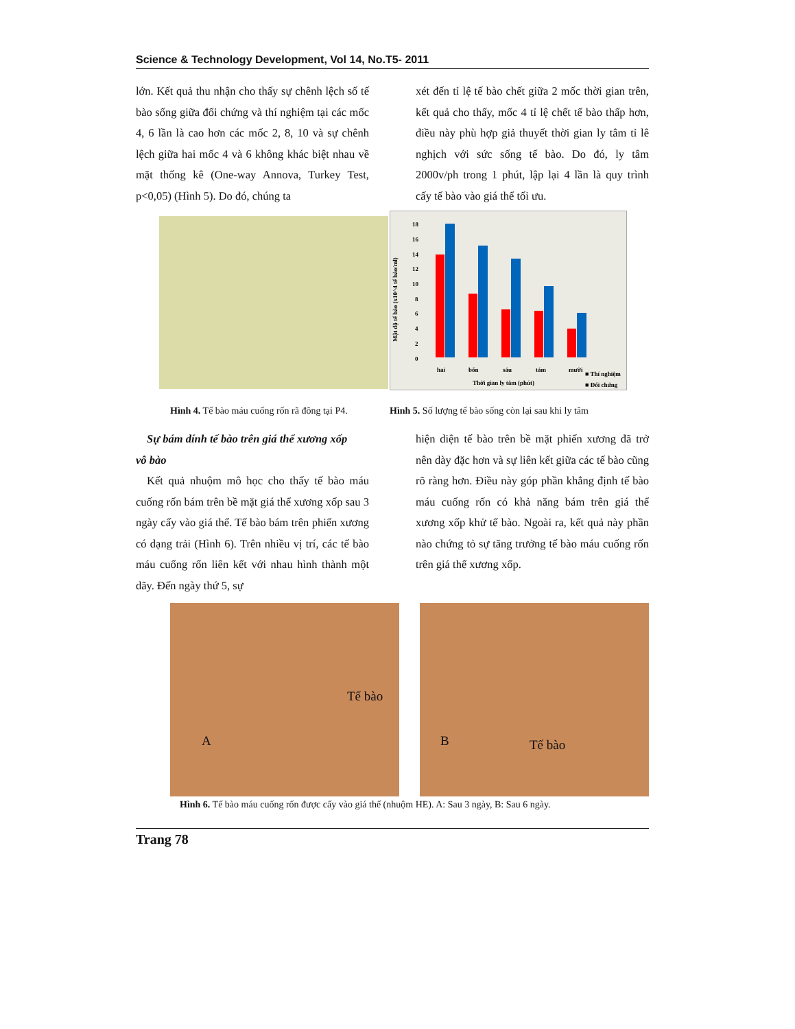Science & Technology Development, Vol 14, No.T5- 2011
lớn. Kết quả thu nhận cho thấy sự chênh lệch số tế bào sống giữa đối chứng và thí nghiệm tại các mốc 4, 6 lần là cao hơn các mốc 2, 8, 10 và sự chênh lệch giữa hai mốc 4 và 6 không khác biệt nhau về mặt thống kê (One-way Annova, Turkey Test, p<0,05) (Hình 5). Do đó, chúng ta
xét đến tỉ lệ tế bào chết giữa 2 mốc thời gian trên, kết quả cho thấy, mốc 4 tỉ lệ chết tế bào thấp hơn, điều này phù hợp giả thuyết thời gian ly tâm tỉ lê nghịch với sức sống tế bào. Do đó, ly tâm 2000v/ph trong 1 phút, lập lại 4 lần là quy trình cấy tế bào vào giá thể tối ưu.
Mật độ tế bào (x10^4 tế bào/ml)
18
16
14
12
10
8
6
4
2
0
hai
bốn
sáu
tám
mười
Thời gian ly tâm (phút)
■ Thí nghiệm
■ Đối chứng
Hình 4. Tế bào máu cuống rốn rã đông tại P4.
Hình 5. Số lượng tế bào sống còn lại sau khi ly tâm
Sự bám dính tế bào trên giá thể xương xốp
vô bào
Kết quả nhuộm mô học cho thấy tế bào máu cuống rốn bám trên bề mặt giá thể xương xốp sau 3 ngày cấy vào giá thể. Tế bào bám trên phiến xương có dạng trải (Hình 6). Trên nhiều vị trí, các tế bào máu cuống rốn liên kết với nhau hình thành một dãy. Đến ngày thứ 5, sự
hiện diện tế bào trên bề mặt phiến xương đã trở nên dày đặc hơn và sự liên kết giữa các tế bào cũng rõ ràng hơn. Điều này góp phần khẳng định tế bào máu cuống rốn có khả năng bám trên giá thể xương xốp khử tế bào. Ngoài ra, kết quả này phần nào chứng tỏ sự tăng trưởng tế bào máu cuống rốn trên giá thể xương xốp.
Tế bào
A
B Tế bào
Hình 6. Tế bào máu cuống rốn được cấy vào giá thể (nhuộm HE). A: Sau 3 ngày, B: Sau 6 ngày.
Trang 78